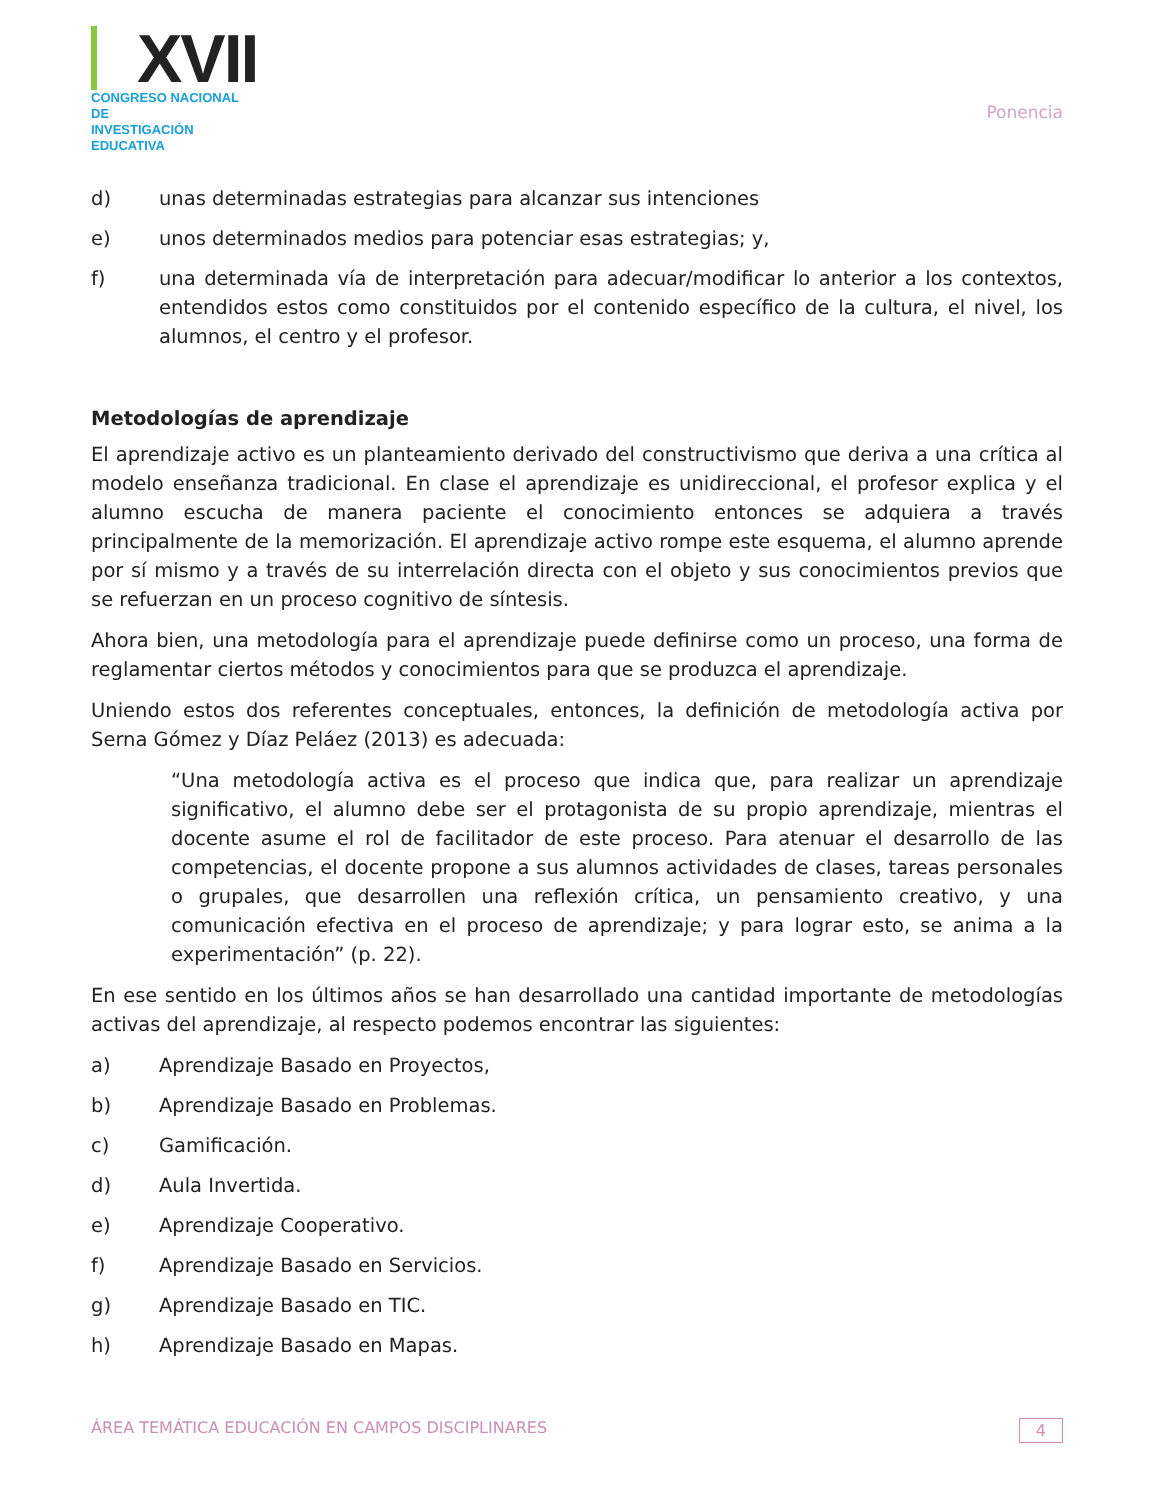XVII
CONGRESO NACIONAL DE
INVESTIGACIÓN EDUCATIVA
Ponencia
d) unas determinadas estrategias para alcanzar sus intenciones
e) unos determinados medios para potenciar esas estrategias; y,
f) una determinada vía de interpretación para adecuar/modificar lo anterior a los contextos, entendidos estos como constituidos por el contenido específico de la cultura, el nivel, los alumnos, el centro y el profesor.
Metodologías de aprendizaje
El aprendizaje activo es un planteamiento derivado del constructivismo que deriva a una crítica al modelo enseñanza tradicional. En clase el aprendizaje es unidireccional, el profesor explica y el alumno escucha de manera paciente el conocimiento entonces se adquiera a través principalmente de la memorización. El aprendizaje activo rompe este esquema, el alumno aprende por sí mismo y a través de su interrelación directa con el objeto y sus conocimientos previos que se refuerzan en un proceso cognitivo de síntesis.
Ahora bien, una metodología para el aprendizaje puede definirse como un proceso, una forma de reglamentar ciertos métodos y conocimientos para que se produzca el aprendizaje.
Uniendo estos dos referentes conceptuales, entonces, la definición de metodología activa por Serna Gómez y Díaz Peláez (2013) es adecuada:
“Una metodología activa es el proceso que indica que, para realizar un aprendizaje significativo, el alumno debe ser el protagonista de su propio aprendizaje, mientras el docente asume el rol de facilitador de este proceso. Para atenuar el desarrollo de las competencias, el docente propone a sus alumnos actividades de clases, tareas personales o grupales, que desarrollen una reflexión crítica, un pensamiento creativo, y una comunicación efectiva en el proceso de aprendizaje; y para lograr esto, se anima a la experimentación” (p. 22).
En ese sentido en los últimos años se han desarrollado una cantidad importante de metodologías activas del aprendizaje, al respecto podemos encontrar las siguientes:
a) Aprendizaje Basado en Proyectos,
b) Aprendizaje Basado en Problemas.
c) Gamificación.
d) Aula Invertida.
e) Aprendizaje Cooperativo.
f) Aprendizaje Basado en Servicios.
g) Aprendizaje Basado en TIC.
h) Aprendizaje Basado en Mapas.
ÁREA TEMÁTICA EDUCACIÓN EN CAMPOS DISCIPLINARES 4